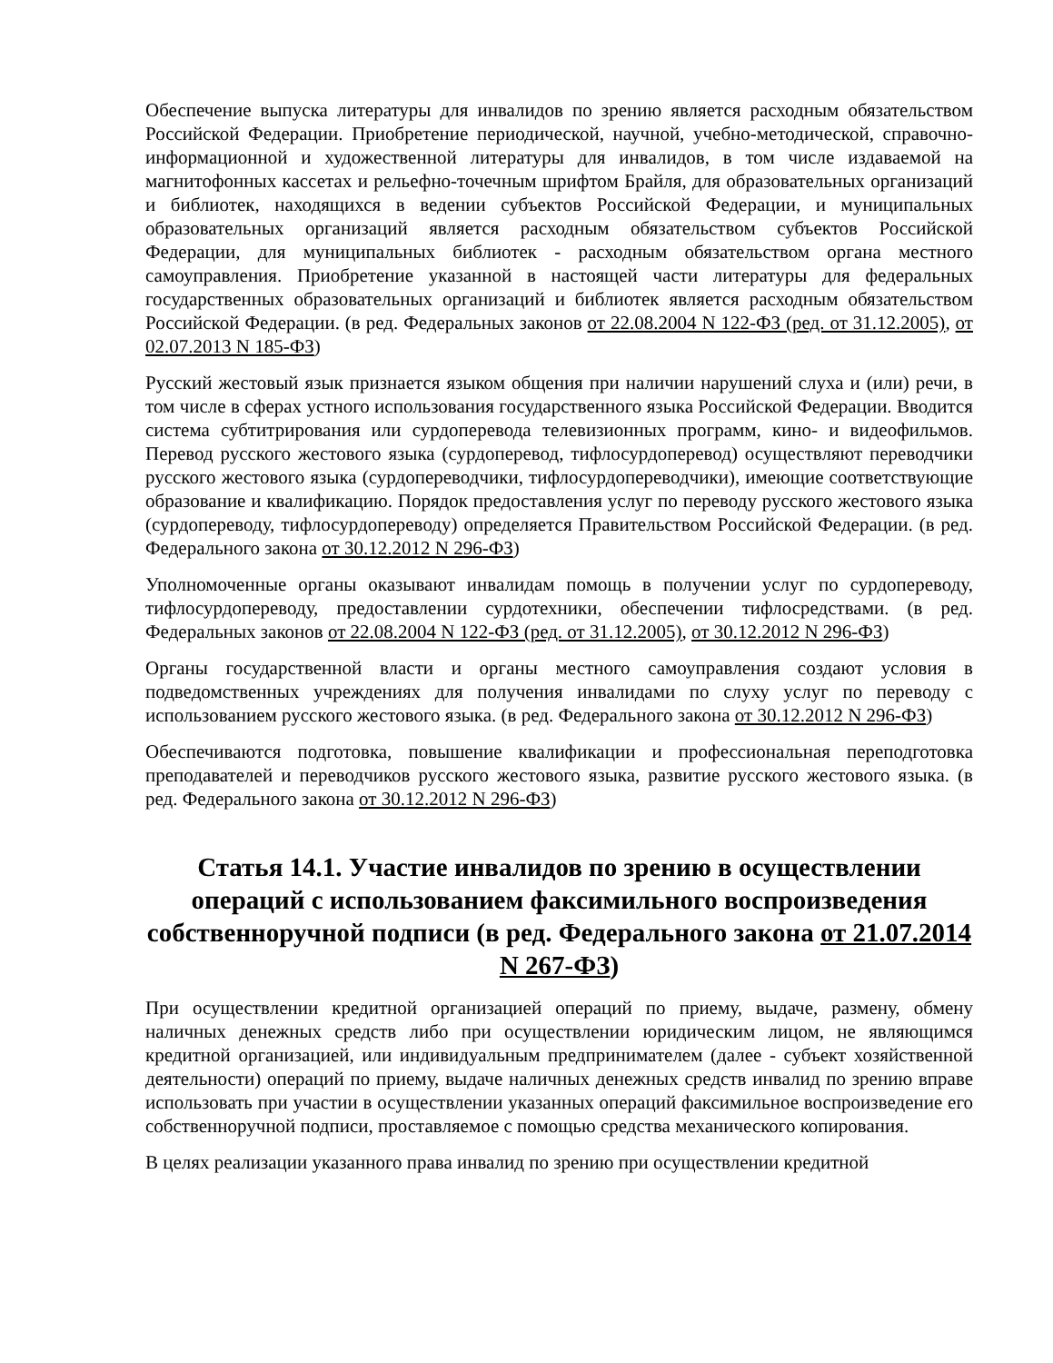Обеспечение выпуска литературы для инвалидов по зрению является расходным обязательством Российской Федерации. Приобретение периодической, научной, учебно-методической, справочно-информационной и художественной литературы для инвалидов, в том числе издаваемой на магнитофонных кассетах и рельефно-точечным шрифтом Брайля, для образовательных организаций и библиотек, находящихся в ведении субъектов Российской Федерации, и муниципальных образовательных организаций является расходным обязательством субъектов Российской Федерации, для муниципальных библиотек - расходным обязательством органа местного самоуправления. Приобретение указанной в настоящей части литературы для федеральных государственных образовательных организаций и библиотек является расходным обязательством Российской Федерации. (в ред. Федеральных законов от 22.08.2004 N 122-ФЗ (ред. от 31.12.2005), от 02.07.2013 N 185-ФЗ)
Русский жестовый язык признается языком общения при наличии нарушений слуха и (или) речи, в том числе в сферах устного использования государственного языка Российской Федерации. Вводится система субтитрирования или сурдоперевода телевизионных программ, кино- и видеофильмов. Перевод русского жестового языка (сурдоперевод, тифлосурдоперевод) осуществляют переводчики русского жестового языка (сурдопереводчики, тифлосурдопереводчики), имеющие соответствующие образование и квалификацию. Порядок предоставления услуг по переводу русского жестового языка (сурдопереводу, тифлосурдопереводу) определяется Правительством Российской Федерации. (в ред. Федерального закона от 30.12.2012 N 296-ФЗ)
Уполномоченные органы оказывают инвалидам помощь в получении услуг по сурдопереводу, тифлосурдопереводу, предоставлении сурдотехники, обеспечении тифлосредствами. (в ред. Федеральных законов от 22.08.2004 N 122-ФЗ (ред. от 31.12.2005), от 30.12.2012 N 296-ФЗ)
Органы государственной власти и органы местного самоуправления создают условия в подведомственных учреждениях для получения инвалидами по слуху услуг по переводу с использованием русского жестового языка. (в ред. Федерального закона от 30.12.2012 N 296-ФЗ)
Обеспечиваются подготовка, повышение квалификации и профессиональная переподготовка преподавателей и переводчиков русского жестового языка, развитие русского жестового языка. (в ред. Федерального закона от 30.12.2012 N 296-ФЗ)
Статья 14.1. Участие инвалидов по зрению в осуществлении операций с использованием факсимильного воспроизведения собственноручной подписи (в ред. Федерального закона от 21.07.2014 N 267-ФЗ)
При осуществлении кредитной организацией операций по приему, выдаче, размену, обмену наличных денежных средств либо при осуществлении юридическим лицом, не являющимся кредитной организацией, или индивидуальным предпринимателем (далее - субъект хозяйственной деятельности) операций по приему, выдаче наличных денежных средств инвалид по зрению вправе использовать при участии в осуществлении указанных операций факсимильное воспроизведение его собственноручной подписи, проставляемое с помощью средства механического копирования.
В целях реализации указанного права инвалид по зрению при осуществлении кредитной